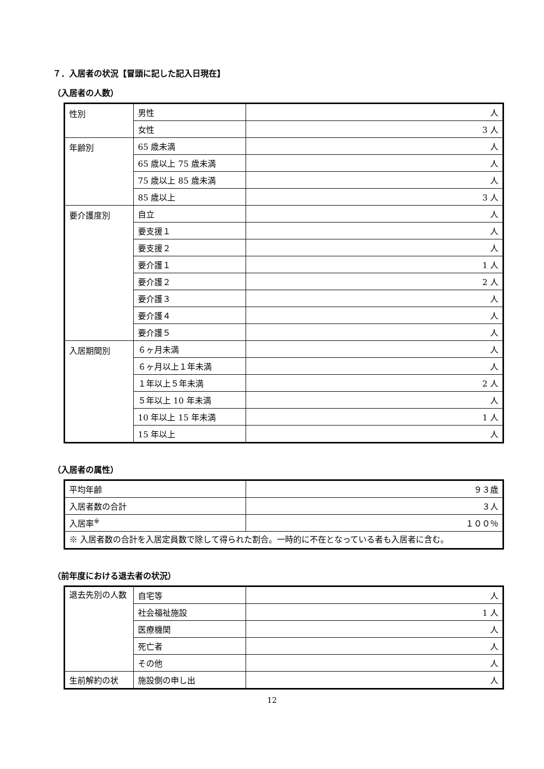７．入居者の状況【冒頭に記した記入日現在】
（入居者の人数）
| 性別 | 男性 | 人 |
| | 女性 | 3 人 |
| 年齢別 | 65 歳未満 | 人 |
| | 65 歳以上 75 歳未満 | 人 |
| | 75 歳以上 85 歳未満 | 人 |
| | 85 歳以上 | 3 人 |
| 要介護度別 | 自立 | 人 |
| | 要支援１ | 人 |
| | 要支援２ | 人 |
| | 要介護１ | 1 人 |
| | 要介護２ | 2 人 |
| | 要介護３ | 人 |
| | 要介護４ | 人 |
| | 要介護５ | 人 |
| 入居期間別 | ６ヶ月未満 | 人 |
| | ６ヶ月以上１年未満 | 人 |
| | １年以上５年未満 | 2 人 |
| | ５年以上 10 年未満 | 人 |
| | 10 年以上 15 年未満 | 1 人 |
| | 15 年以上 | 人 |
（入居者の属性）
| 平均年齢 | ９３歳 |
| 入居者数の合計 | ３人 |
| 入居率<sup>※</sup> | １００％ |
| ※ 入居者数の合計を入居定員数で除して得られた割合。一時的に不在となっている者も入居者に含む。 | |
（前年度における退去者の状況）
| 退去先別の人数 | 自宅等 | 人 |
| | 社会福祉施設 | 1 人 |
| | 医療機関 | 人 |
| | 死亡者 | 人 |
| | その他 | 人 |
| 生前解約の状 | 施設側の申し出 | 人 |
12